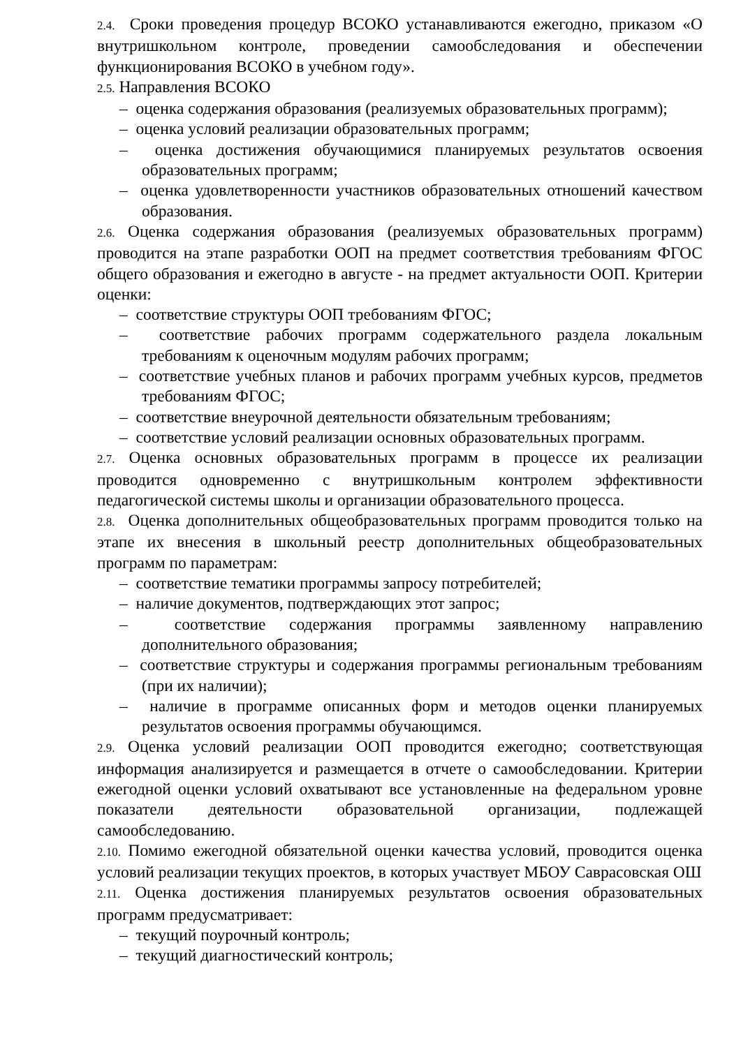2.4. Сроки проведения процедур ВСОКО устанавливаются ежегодно, приказом «О внутришкольном контроле, проведении самообследования и обеспечении функционирования ВСОКО в учебном году».
2.5. Направления ВСОКО
– оценка содержания образования (реализуемых образовательных программ);
– оценка условий реализации образовательных программ;
– оценка достижения обучающимися планируемых результатов освоения образовательных программ;
– оценка удовлетворенности участников образовательных отношений качеством образования.
2.6. Оценка содержания образования (реализуемых образовательных программ) проводится на этапе разработки ООП на предмет соответствия требованиям ФГОС общего образования и ежегодно в августе - на предмет актуальности ООП. Критерии оценки:
– соответствие структуры ООП требованиям ФГОС;
– соответствие рабочих программ содержательного раздела локальным требованиям к оценочным модулям рабочих программ;
– соответствие учебных планов и рабочих программ учебных курсов, предметов требованиям ФГОС;
– соответствие внеурочной деятельности обязательным требованиям;
– соответствие условий реализации основных образовательных программ.
2.7. Оценка основных образовательных программ в процессе их реализации проводится одновременно с внутришкольным контролем эффективности педагогической системы школы и организации образовательного процесса.
2.8. Оценка дополнительных общеобразовательных программ проводится только на этапе их внесения в школьный реестр дополнительных общеобразовательных программ по параметрам:
– соответствие тематики программы запросу потребителей;
– наличие документов, подтверждающих этот запрос;
– соответствие содержания программы заявленному направлению дополнительного образования;
– соответствие структуры и содержания программы региональным требованиям (при их наличии);
– наличие в программе описанных форм и методов оценки планируемых результатов освоения программы обучающимся.
2.9. Оценка условий реализации ООП проводится ежегодно; соответствующая информация анализируется и размещается в отчете о самообследовании. Критерии ежегодной оценки условий охватывают все установленные на федеральном уровне показатели деятельности образовательной организации, подлежащей самообследованию.
2.10. Помимо ежегодной обязательной оценки качества условий, проводится оценка условий реализации текущих проектов, в которых участвует МБОУ Саврасовская ОШ
2.11. Оценка достижения планируемых результатов освоения образовательных программ предусматривает:
– текущий поурочный контроль;
– текущий диагностический контроль;